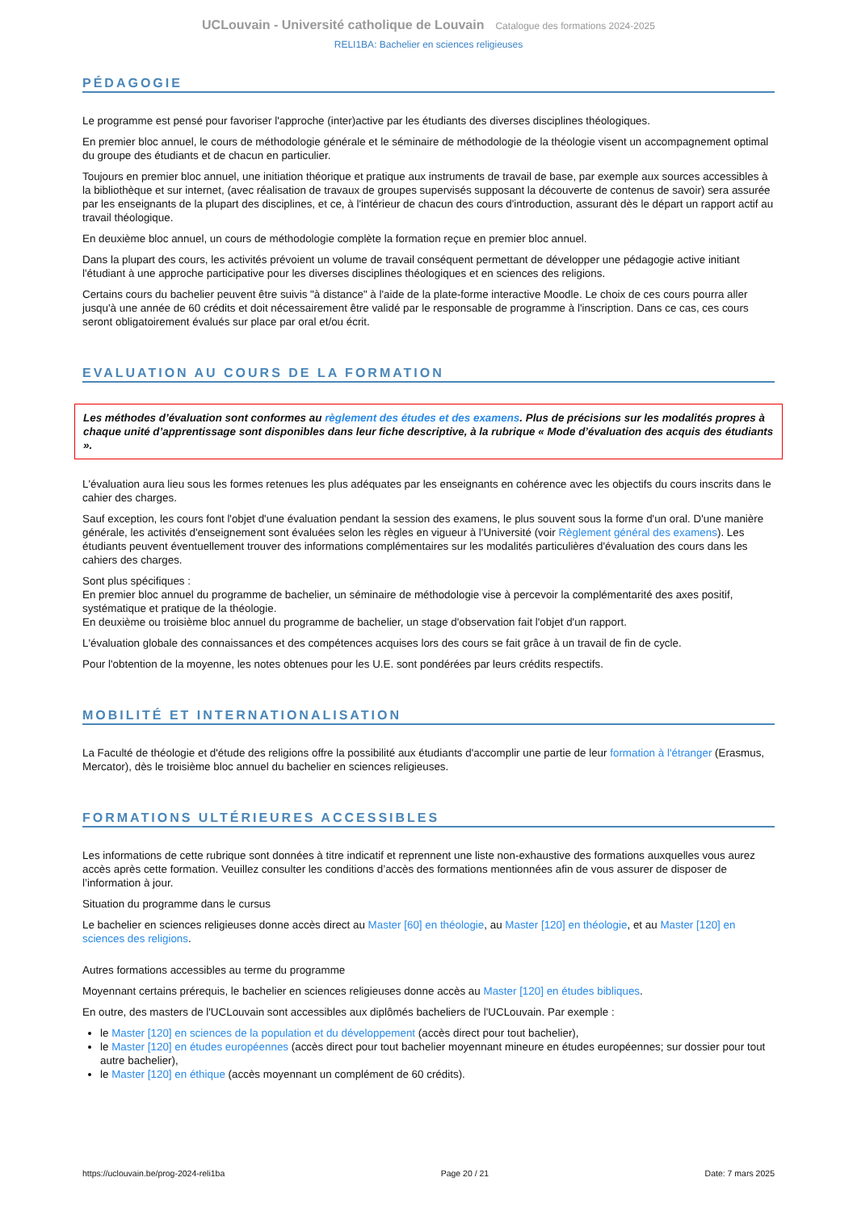UCLouvain - Université catholique de Louvain Catalogue des formations 2024-2025
RELI1BA: Bachelier en sciences religieuses
PÉDAGOGIE
Le programme est pensé pour favoriser l'approche (inter)active par les étudiants des diverses disciplines théologiques.
En premier bloc annuel, le cours de méthodologie générale et le séminaire de méthodologie de la théologie visent un accompagnement optimal du groupe des étudiants et de chacun en particulier.
Toujours en premier bloc annuel, une initiation théorique et pratique aux instruments de travail de base, par exemple aux sources accessibles à la bibliothèque et sur internet, (avec réalisation de travaux de groupes supervisés supposant la découverte de contenus de savoir) sera assurée par les enseignants de la plupart des disciplines, et ce, à l'intérieur de chacun des cours d'introduction, assurant dès le départ un rapport actif au travail théologique.
En deuxième bloc annuel, un cours de méthodologie complète la formation reçue en premier bloc annuel.
Dans la plupart des cours, les activités prévoient un volume de travail conséquent permettant de développer une pédagogie active initiant l'étudiant à une approche participative pour les diverses disciplines théologiques et en sciences des religions.
Certains cours du bachelier peuvent être suivis "à distance" à l'aide de la plate-forme interactive Moodle. Le choix de ces cours pourra aller jusqu'à une année de 60 crédits et doit nécessairement être validé par le responsable de programme à l'inscription. Dans ce cas, ces cours seront obligatoirement évalués sur place par oral et/ou écrit.
EVALUATION AU COURS DE LA FORMATION
Les méthodes d’évaluation sont conformes au règlement des études et des examens. Plus de précisions sur les modalités propres à chaque unité d’apprentissage sont disponibles dans leur fiche descriptive, à la rubrique « Mode d’évaluation des acquis des étudiants ».
L'évaluation aura lieu sous les formes retenues les plus adéquates par les enseignants en cohérence avec les objectifs du cours inscrits dans le cahier des charges.
Sauf exception, les cours font l'objet d'une évaluation pendant la session des examens, le plus souvent sous la forme d'un oral. D'une manière générale, les activités d'enseignement sont évaluées selon les règles en vigueur à l'Université (voir Règlement général des examens). Les étudiants peuvent éventuellement trouver des informations complémentaires sur les modalités particulières d'évaluation des cours dans les cahiers des charges.
Sont plus spécifiques :
En premier bloc annuel du programme de bachelier, un séminaire de méthodologie vise à percevoir la complémentarité des axes positif, systématique et pratique de la théologie.
En deuxième ou troisième bloc annuel du programme de bachelier, un stage d'observation fait l'objet d'un rapport.
L'évaluation globale des connaissances et des compétences acquises lors des cours se fait grâce à un travail de fin de cycle.
Pour l'obtention de la moyenne, les notes obtenues pour les U.E. sont pondérées par leurs crédits respectifs.
MOBILITÉ ET INTERNATIONALISATION
La Faculté de théologie et d'étude des religions offre la possibilité aux étudiants d'accomplir une partie de leur formation à l'étranger (Erasmus, Mercator), dès le troisième bloc annuel du bachelier en sciences religieuses.
FORMATIONS ULTÉRIEURES ACCESSIBLES
Les informations de cette rubrique sont données à titre indicatif et reprennent une liste non-exhaustive des formations auxquelles vous aurez accès après cette formation. Veuillez consulter les conditions d’accès des formations mentionnées afin de vous assurer de disposer de l’information à jour.
Situation du programme dans le cursus
Le bachelier en sciences religieuses donne accès direct au Master [60] en théologie, au Master [120] en théologie, et au Master [120] en sciences des religions.
Autres formations accessibles au terme du programme
Moyennant certains prérequis, le bachelier en sciences religieuses donne accès au Master [120] en études bibliques.
En outre, des masters de l'UCLouvain sont accessibles aux diplômés bacheliers de l'UCLouvain. Par exemple :
le Master [120] en sciences de la population et du développement (accès direct pour tout bachelier),
le Master [120] en études européennes (accès direct pour tout bachelier moyennant mineure en études européennes; sur dossier pour tout autre bachelier),
le Master [120] en éthique (accès moyennant un complément de 60 crédits).
https://uclouvain.be/prog-2024-reli1ba Page 20 / 21 Date: 7 mars 2025